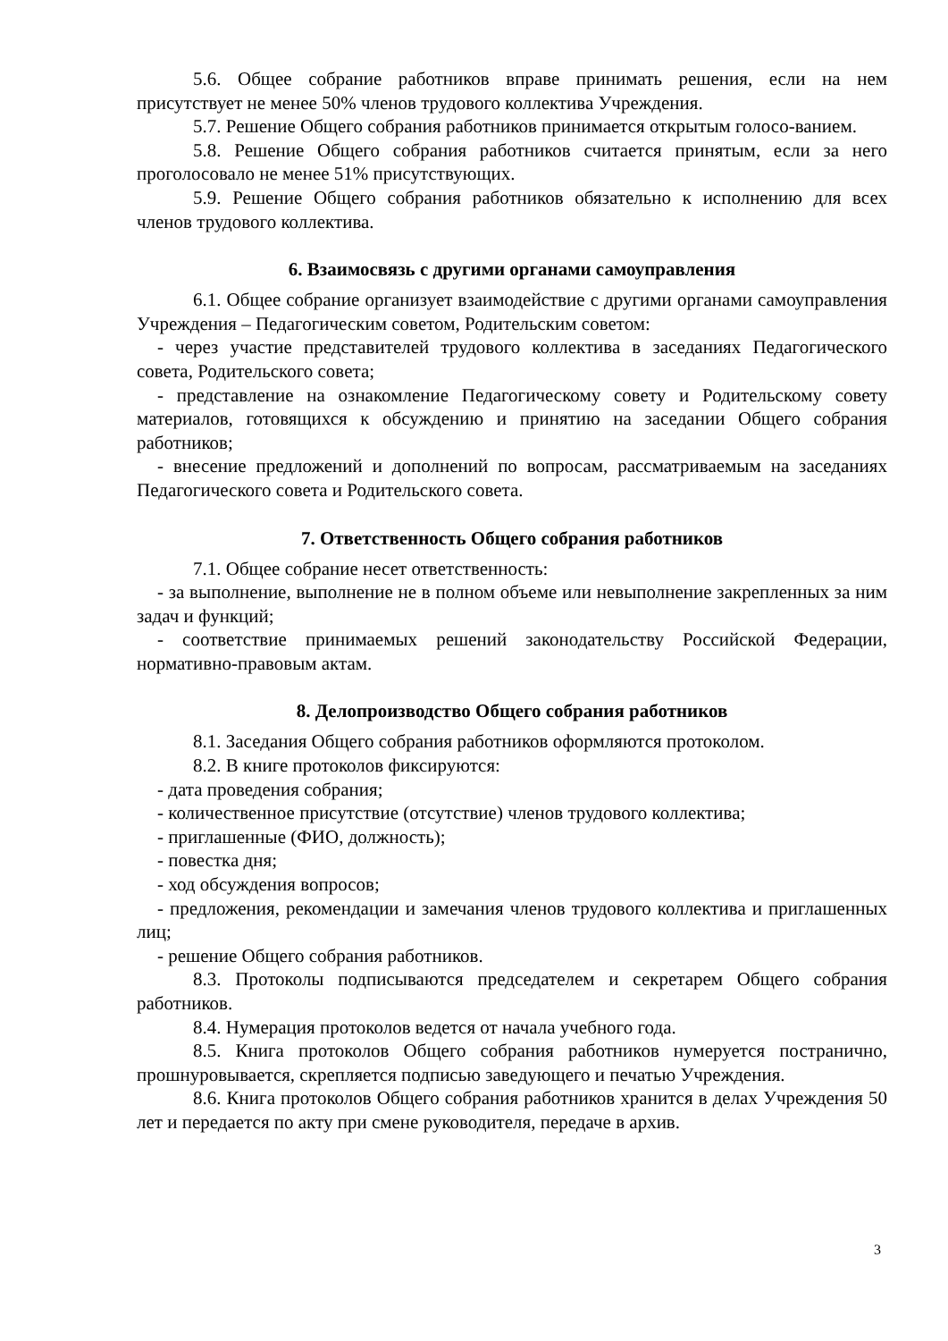5.6. Общее собрание работников вправе принимать решения, если на нем присутствует не менее 50% членов трудового коллектива Учреждения.
5.7. Решение Общего собрания работников принимается открытым голосо-ванием.
5.8. Решение Общего собрания работников считается принятым, если за него проголосовало не менее 51% присутствующих.
5.9. Решение Общего собрания работников обязательно к исполнению для всех членов трудового коллектива.
6. Взаимосвязь с другими органами самоуправления
6.1. Общее собрание организует взаимодействие с другими органами самоуправления Учреждения – Педагогическим советом, Родительским советом:
- через участие представителей трудового коллектива в заседаниях Педагогического совета, Родительского совета;
- представление на ознакомление Педагогическому совету и Родительскому совету материалов, готовящихся к обсуждению и принятию на заседании Общего собрания работников;
- внесение предложений и дополнений по вопросам, рассматриваемым на заседаниях Педагогического совета и Родительского совета.
7. Ответственность Общего собрания работников
7.1. Общее собрание несет ответственность:
- за выполнение, выполнение не в полном объеме или невыполнение закрепленных за ним задач и функций;
- соответствие принимаемых решений законодательству Российской Федерации, нормативно-правовым актам.
8. Делопроизводство Общего собрания работников
8.1. Заседания Общего собрания работников оформляются протоколом.
8.2. В книге протоколов фиксируются:
- дата проведения собрания;
- количественное присутствие (отсутствие) членов трудового коллектива;
- приглашенные (ФИО, должность);
- повестка дня;
- ход обсуждения вопросов;
- предложения, рекомендации и замечания членов трудового коллектива и приглашенных лиц;
- решение Общего собрания работников.
8.3. Протоколы подписываются председателем и секретарем Общего собрания работников.
8.4. Нумерация протоколов ведется от начала учебного года.
8.5. Книга протоколов Общего собрания работников нумеруется постранично, прошнуровывается, скрепляется подписью заведующего и печатью Учреждения.
8.6. Книга протоколов Общего собрания работников хранится в делах Учреждения 50 лет и передается по акту при смене руководителя, передаче в архив.
3